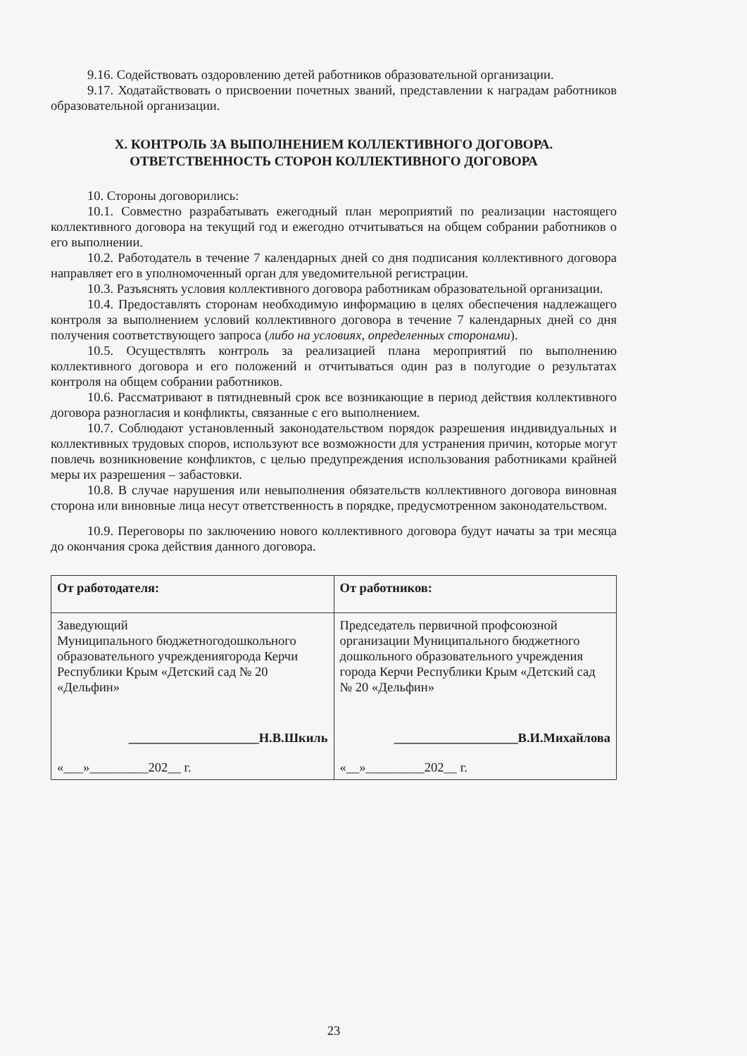9.16. Содействовать оздоровлению детей работников образовательной организации.
9.17. Ходатайствовать о присвоении почетных званий, представлении к наградам работников образовательной организации.
X. КОНТРОЛЬ ЗА ВЫПОЛНЕНИЕМ КОЛЛЕКТИВНОГО ДОГОВОРА.
ОТВЕТСТВЕННОСТЬ СТОРОН КОЛЛЕКТИВНОГО ДОГОВОРА
10. Стороны договорились:
10.1. Совместно разрабатывать ежегодный план мероприятий по реализации настоящего коллективного договора на текущий год и ежегодно отчитываться на общем собрании работников о его выполнении.
10.2. Работодатель в течение 7 календарных дней со дня подписания коллективного договора направляет его в уполномоченный орган для уведомительной регистрации.
10.3. Разъяснять условия коллективного договора работникам образовательной организации.
10.4. Предоставлять сторонам необходимую информацию в целях обеспечения надлежащего контроля за выполнением условий коллективного договора в течение 7 календарных дней со дня получения соответствующего запроса (либо на условиях, определенных сторонами).
10.5. Осуществлять контроль за реализацией плана мероприятий по выполнению коллективного договора и его положений и отчитываться один раз в полугодие о результатах контроля на общем собрании работников.
10.6. Рассматривают в пятидневный срок все возникающие в период действия коллективного договора разногласия и конфликты, связанные с его выполнением.
10.7. Соблюдают установленный законодательством порядок разрешения индивидуальных и коллективных трудовых споров, используют все возможности для устранения причин, которые могут повлечь возникновение конфликтов, с целью предупреждения использования работниками крайней меры их разрешения – забастовки.
10.8. В случае нарушения или невыполнения обязательств коллективного договора виновная сторона или виновные лица несут ответственность в порядке, предусмотренном законодательством.
10.9. Переговоры по заключению нового коллективного договора будут начаты за три месяца до окончания срока действия данного договора.
| От работодателя: | От работников: |
| Заведующий Муниципального бюджетногодошкольного образовательного учреждениягорода Керчи Республики Крым «Детский сад № 20 «Дельфин» ____________________Н.В.Шкиль «___»_________202__ г. | Председатель первичной профсоюзной организации Муниципального бюджетного дошкольного образовательного учреждения города Керчи Республики Крым «Детский сад № 20 «Дельфин» ___________________В.И.Михайлова «__»_________202__ г. |
23